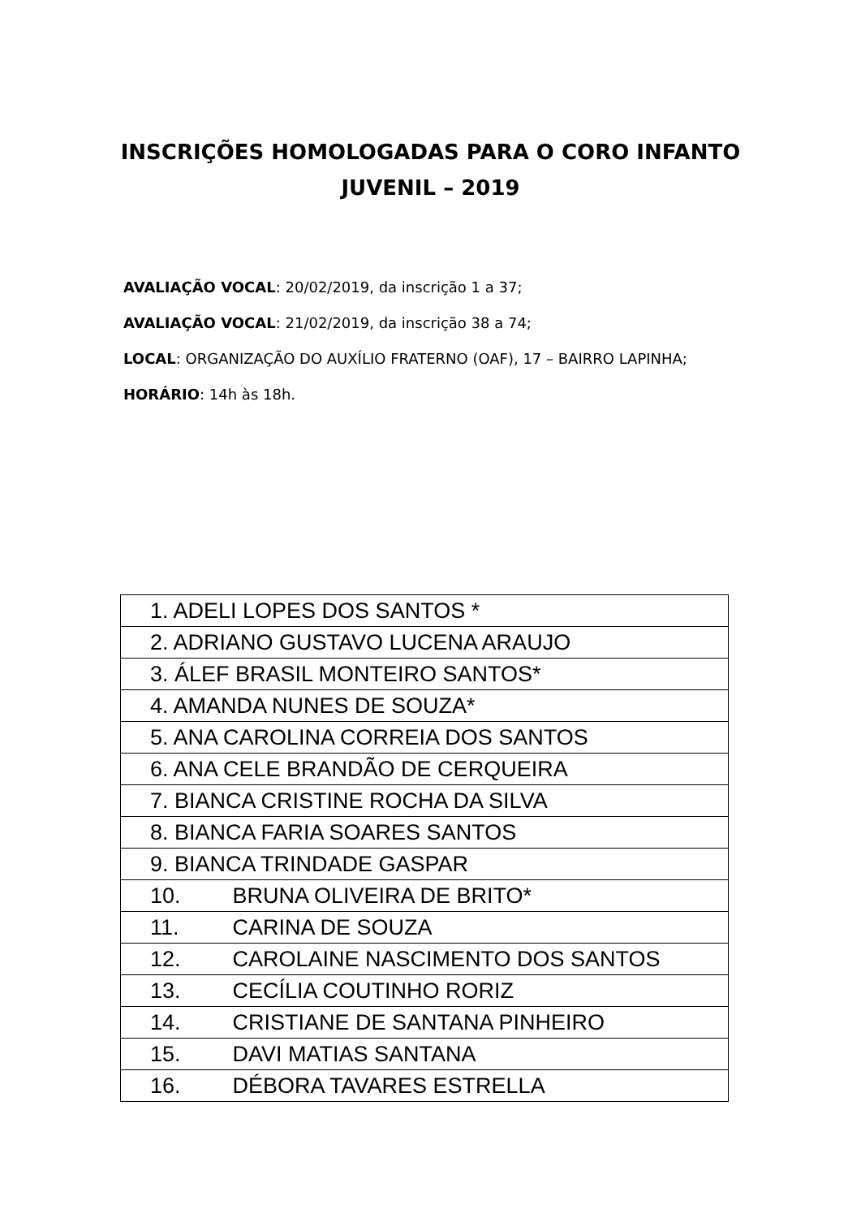INSCRIÇÕES HOMOLOGADAS PARA O CORO INFANTO JUVENIL – 2019
AVALIAÇÃO VOCAL: 20/02/2019, da inscrição 1 a 37;
AVALIAÇÃO VOCAL: 21/02/2019, da inscrição 38 a 74;
LOCAL: ORGANIZAÇÃO DO AUXÍLIO FRATERNO (OAF), 17 – BAIRRO LAPINHA;
HORÁRIO: 14h às 18h.
| 1. ADELI LOPES DOS SANTOS * |
| 2. ADRIANO GUSTAVO LUCENA ARAUJO |
| 3. ÁLEF BRASIL MONTEIRO SANTOS* |
| 4. AMANDA NUNES DE SOUZA* |
| 5. ANA CAROLINA CORREIA DOS SANTOS |
| 6. ANA CELE BRANDÃO DE CERQUEIRA |
| 7. BIANCA CRISTINE ROCHA DA SILVA |
| 8. BIANCA FARIA SOARES SANTOS |
| 9. BIANCA TRINDADE GASPAR |
| 10. BRUNA OLIVEIRA DE BRITO* |
| 11. CARINA DE SOUZA |
| 12. CAROLAINE NASCIMENTO DOS SANTOS |
| 13. CECÍLIA COUTINHO RORIZ |
| 14. CRISTIANE DE SANTANA PINHEIRO |
| 15. DAVI MATIAS SANTANA |
| 16. DÉBORA TAVARES ESTRELLA |